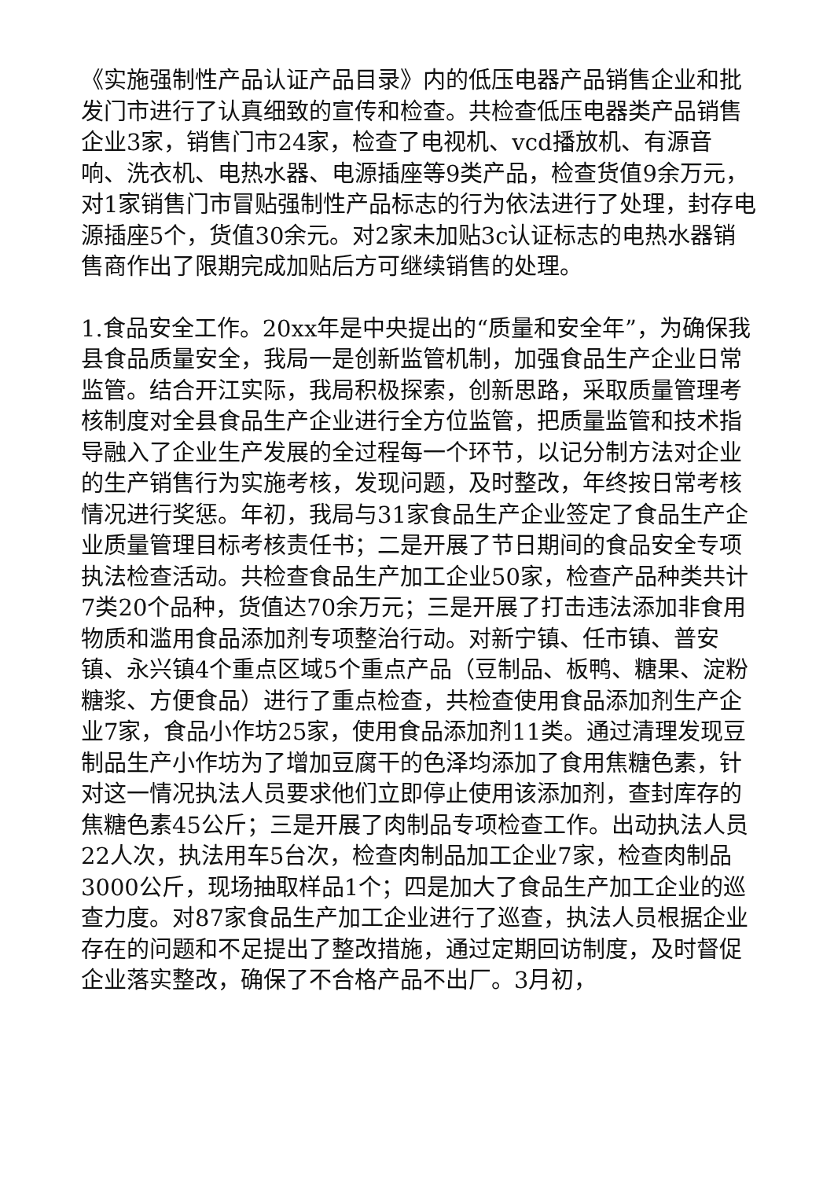《实施强制性产品认证产品目录》内的低压电器产品销售企业和批发门市进行了认真细致的宣传和检查。共检查低压电器类产品销售企业3家，销售门市24家，检查了电视机、vcd播放机、有源音响、洗衣机、电热水器、电源插座等9类产品，检查货值9余万元，对1家销售门市冒贴强制性产品标志的行为依法进行了处理，封存电源插座5个，货值30余元。对2家未加贴3c认证标志的电热水器销售商作出了限期完成加贴后方可继续销售的处理。
1.食品安全工作。20xx年是中央提出的“质量和安全年”，为确保我县食品质量安全，我局一是创新监管机制，加强食品生产企业日常监管。结合开江实际，我局积极探索，创新思路，采取质量管理考核制度对全县食品生产企业进行全方位监管，把质量监管和技术指导融入了企业生产发展的全过程每一个环节，以记分制方法对企业的生产销售行为实施考核，发现问题，及时整改，年终按日常考核情况进行奖惩。年初，我局与31家食品生产企业签定了食品生产企业质量管理目标考核责任书；二是开展了节日期间的食品安全专项执法检查活动。共检查食品生产加工企业50家，检查产品种类共计7类20个品种，货值达70余万元；三是开展了打击违法添加非食用物质和滥用食品添加剂专项整治行动。对新宁镇、任市镇、普安镇、永兴镇4个重点区域5个重点产品（豆制品、板鸭、糖果、淀粉糖浆、方便食品）进行了重点检查，共检查使用食品添加剂生产企业7家，食品小作坊25家，使用食品添加剂11类。通过清理发现豆制品生产小作坊为了增加豆腐干的色泽均添加了食用焦糖色素，针对这一情况执法人员要求他们立即停止使用该添加剂，查封库存的焦糖色素45公斤；三是开展了肉制品专项检查工作。出动执法人员22人次，执法用车5台次，检查肉制品加工企业7家，检查肉制品3000公斤，现场抽取样品1个；四是加大了食品生产加工企业的巡查力度。对87家食品生产加工企业进行了巡查，执法人员根据企业存在的问题和不足提出了整改措施，通过定期回访制度，及时督促企业落实整改，确保了不合格产品不出厂。3月初，